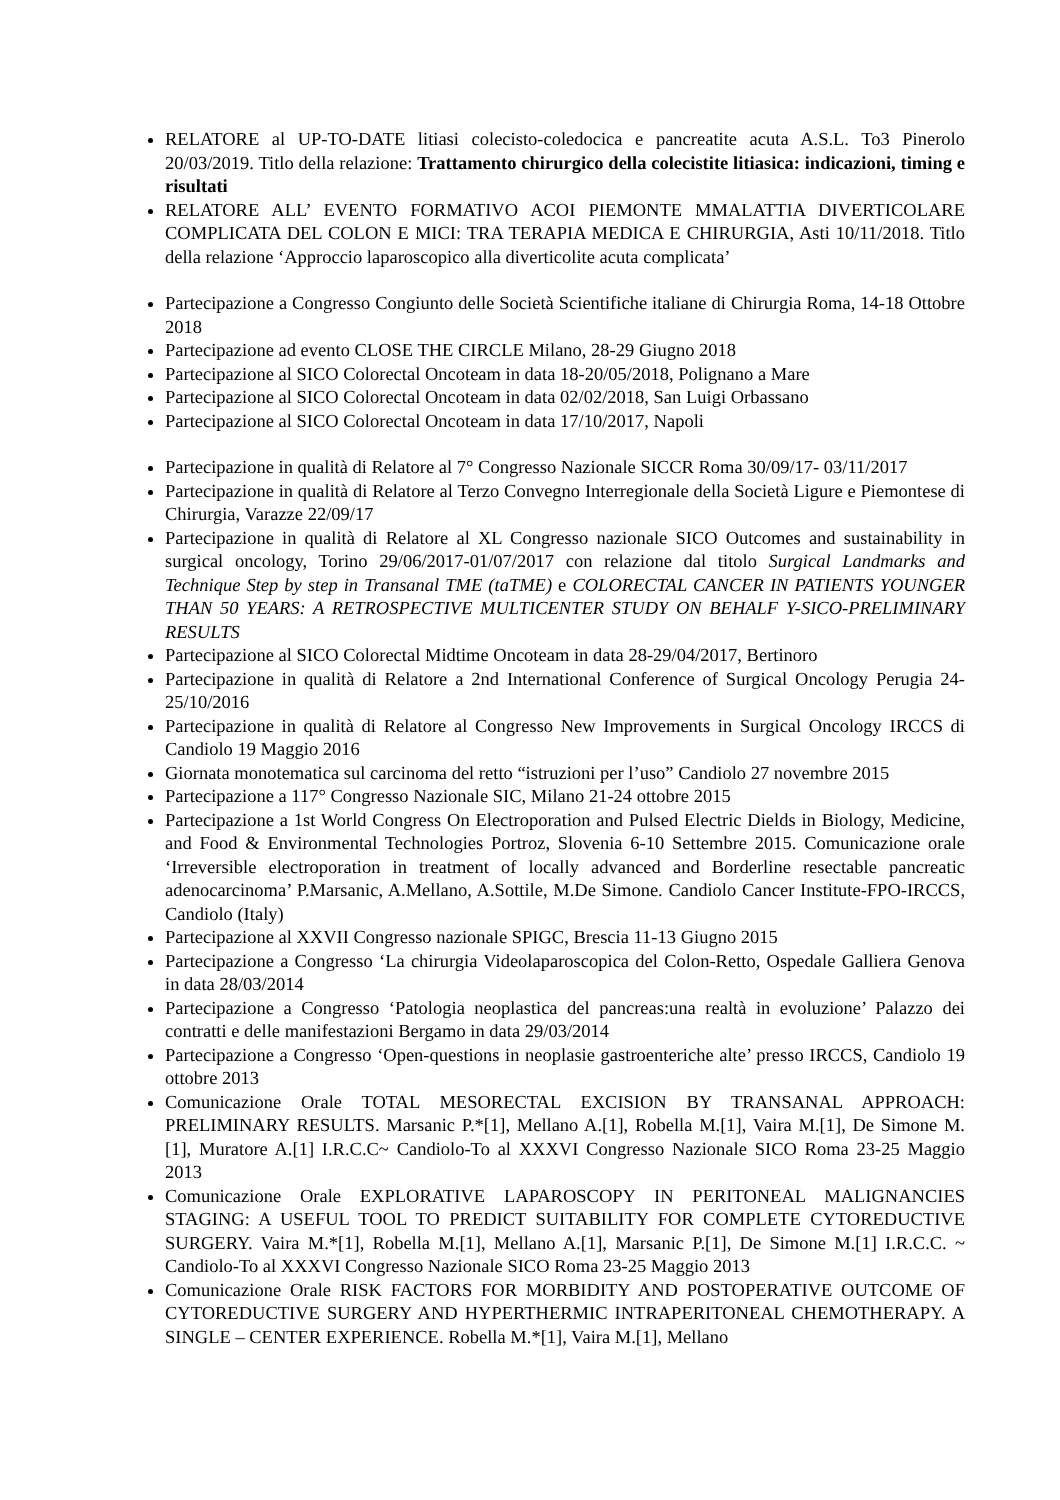RELATORE al UP-TO-DATE litiasi colecisto-coledocica e pancreatite acuta A.S.L. To3 Pinerolo 20/03/2019. Titlo della relazione: Trattamento chirurgico della colecistite litiasica: indicazioni, timing e risultati
RELATORE ALL’ EVENTO FORMATIVO ACOI PIEMONTE MMALATTIA DIVERTICOLARE COMPLICATA DEL COLON E MICI: TRA TERAPIA MEDICA E CHIRURGIA, Asti 10/11/2018. Titlo della relazione ‘Approccio laparoscopico alla diverticolite acuta complicata’
Partecipazione a Congresso Congiunto delle Società Scientifiche italiane di Chirurgia Roma, 14-18 Ottobre 2018
Partecipazione ad evento CLOSE THE CIRCLE Milano, 28-29 Giugno 2018
Partecipazione al SICO Colorectal Oncoteam in data 18-20/05/2018, Polignano a Mare
Partecipazione al SICO Colorectal Oncoteam in data 02/02/2018, San Luigi Orbassano
Partecipazione al SICO Colorectal Oncoteam in data 17/10/2017, Napoli
Partecipazione in qualità di Relatore al 7° Congresso Nazionale SICCR Roma 30/09/17- 03/11/2017
Partecipazione in qualità di Relatore al Terzo Convegno Interregionale della Società Ligure e Piemontese di Chirurgia, Varazze 22/09/17
Partecipazione in qualità di Relatore al XL Congresso nazionale SICO Outcomes and sustainability in surgical oncology, Torino 29/06/2017-01/07/2017 con relazione dal titolo Surgical Landmarks and Technique Step by step in Transanal TME (taTME) e COLORECTAL CANCER IN PATIENTS YOUNGER THAN 50 YEARS: A RETROSPECTIVE MULTICENTER STUDY ON BEHALF Y-SICO-PRELIMINARY RESULTS
Partecipazione al SICO Colorectal Midtime Oncoteam in data 28-29/04/2017, Bertinoro
Partecipazione in qualità di Relatore a 2nd International Conference of Surgical Oncology Perugia 24-25/10/2016
Partecipazione in qualità di Relatore al Congresso New Improvements in Surgical Oncology IRCCS di Candiolo 19 Maggio 2016
Giornata monotematica sul carcinoma del retto “istruzioni per l’uso” Candiolo 27 novembre 2015
Partecipazione a 117° Congresso Nazionale SIC, Milano 21-24 ottobre 2015
Partecipazione a 1st World Congress On Electroporation and Pulsed Electric Dields in Biology, Medicine, and Food & Environmental Technologies Portroz, Slovenia 6-10 Settembre 2015. Comunicazione orale ‘Irreversible electroporation in treatment of locally advanced and Borderline resectable pancreatic adenocarcinoma’ P.Marsanic, A.Mellano, A.Sottile, M.De Simone. Candiolo Cancer Institute-FPO-IRCCS, Candiolo (Italy)
Partecipazione al XXVII Congresso nazionale SPIGC, Brescia 11-13 Giugno 2015
Partecipazione a Congresso ‘La chirurgia Videolaparoscopica del Colon-Retto, Ospedale Galliera Genova in data 28/03/2014
Partecipazione a Congresso ‘Patologia neoplastica del pancreas:una realtà in evoluzione’ Palazzo dei contratti e delle manifestazioni Bergamo in data 29/03/2014
Partecipazione a Congresso ‘Open-questions in neoplasie gastroenteriche alte’ presso IRCCS, Candiolo 19 ottobre 2013
Comunicazione Orale TOTAL MESORECTAL EXCISION BY TRANSANAL APPROACH: PRELIMINARY RESULTS. Marsanic P.*[1], Mellano A.[1], Robella M.[1], Vaira M.[1], De Simone M.[1], Muratore A.[1] I.R.C.C~ Candiolo-To al XXXVI Congresso Nazionale SICO Roma 23-25 Maggio 2013
Comunicazione Orale EXPLORATIVE LAPAROSCOPY IN PERITONEAL MALIGNANCIES STAGING: A USEFUL TOOL TO PREDICT SUITABILITY FOR COMPLETE CYTOREDUCTIVE SURGERY. Vaira M.*[1], Robella M.[1], Mellano A.[1], Marsanic P.[1], De Simone M.[1] I.R.C.C. ~ Candiolo-To al XXXVI Congresso Nazionale SICO Roma 23-25 Maggio 2013
Comunicazione Orale RISK FACTORS FOR MORBIDITY AND POSTOPERATIVE OUTCOME OF CYTOREDUCTIVE SURGERY AND HYPERTHERMIC INTRAPERITONEAL CHEMOTHERAPY. A SINGLE – CENTER EXPERIENCE. Robella M.*[1], Vaira M.[1], Mellano